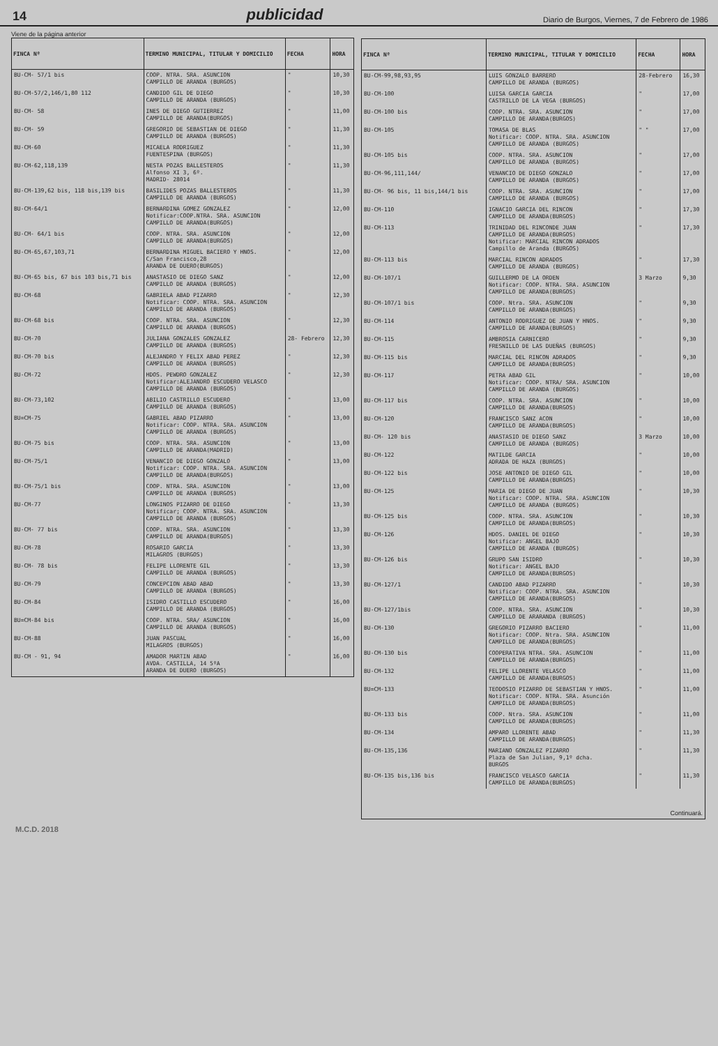14 publicidad Diario de Burgos, Viernes, 7 de Febrero de 1986
Viene de la página anterior
| FINCA Nº | TERMINO MUNICIPAL, TITULAR Y DOMICILIO | FECHA | HORA |
| --- | --- | --- | --- |
| BU-CM- 57/1 bis | COOP. NTRA. SRA. ASUNCION CAMPILLO DE ARANDA (BURGOS) | " | 10,30 |
| BU-CM-57/2,146/1,80 112 | CANDIDO GIL DE DIEGO CAMPILLO DE ARANDA (BURGOS) | " | 10,30 |
| BU-CM- 58 | INES DE DIEGO GUTIERREZ CAMPILLO DE ARANDA(BURGOS) | " | 11,00 |
| BU-CM- 59 | GREGORIO DE SEBASTIAN DE DIEGO CAMPILLO DE ARANDA (BURGOS) | " | 11,30 |
| BU-CM-60 | MICAELA RODRIGUEZ FUENTESPINA (BURGOS) | " | 11,30 |
| BU-CM-62,118,139 | NESTA POZAS BALLESTEROS Alfonso XI 3, 6º. MADRID- 28014 | " | 11,30 |
| BU-CM-139,62 bis, 118 bis,139 bis | BASILIDES POZAS BALLESTEROS CAMPILLO DE ARANDA (BURGOS) | " | 11,30 |
| BU-CM-64/1 | BERNARDINA GOMEZ GONZALEZ Notificar:COOP.NTRA. SRA. ASUNCION CAMPILLO DE ARANDA(BURGOS) | " | 12,00 |
| BU-CM- 64/1 bis | COOP. NTRA. SRA. ASUNCION CAMPILLO DE ARANDA(BURGOS) | " | 12,00 |
| BU-CM-65,67,103,71 | BERNARDINA MIGUEL BACIERO Y HNOS. C/San Francisco,28 ARANDA DE DUERO(BURGOS) | " | 12,00 |
| BU-CM-65 bis, 67 bis 103 bis,71 bis | ANASTASIO DE DIEGO SANZ CAMPILLO DE ARANDA (BURGOS) | " | 12,00 |
| BU-CM-68 | GABRIELA ABAD PIZARRO Notificar: COOP. NTRA. SRA. ASUNCION CAMPILLO DE ARANDA (BURGOS) | " | 12,30 |
| BU-CM-68 bis | COOP. NTRA. SRA. ASUNCION CAMPILLO DE ARANDA (BURGOS) | " | 12,30 |
| BU-CM-70 | JULIANA GONZALES GONZALEZ CAMPILLO DE ARANDA (BURGOS) | 28- Febrero | 12,30 |
| BU-CM-70 bis | ALEJANDRO Y FELIX ABAD PEREZ CAMPILLO DE ARANDA (BURGOS) | " | 12,30 |
| BU-CM-72 | HDOS. PEWDRO GONZALEZ Notificar:ALEJANDRO ESCUDERO VELASCO CAMPILLO DE ARANDA (BURGOS) | " | 12,30 |
| BU-CM-73,102 | ABILIO CASTRILLO ESCUDERO CAMPILLO DE ARANDA (BURGOS) | " | 13,00 |
| BU=CM-75 | GABRIEL ABAD PIZARRO Notificar: COOP. NTRA. SRA. ASUNCION CAMPILLO DE ARANDA (BURGOS) | " | 13,00 |
| BU-CM-75 bis | COOP. NTRA. SRA. ASUNCION CAMPILLO DE ARANDA(MADRID) | " | 13,00 |
| BU-CM-75/1 | VENANCIO DE DIEGO GONZALO Notificar: COOP. NTRA. SRA. ASUNCION CAMPILLO DE ARANDA(BURGOS) | " | 13,00 |
| BU-CM-75/1 bis | COOP. NTRA. SRA. ASUNCION CAMPILLO DE ARANDA (BURGOS) | " | 13,00 |
| BU-CM-77 | LONGINOS PIZARRO DE DIEGO Notificar; COOP. NTRA. SRA. ASUNCION CAMPILLO DE ARANDA (BURGOS) | " | 13,30 |
| BU-CM- 77 bis | COOP. NTRA. SRA. ASUNCION CAMPILLO DE ARANDA(BURGOS) | " | 13,30 |
| BU-CM-78 | ROSARIO GARCIA MILAGROS (BURGOS) | " | 13,30 |
| BU-CM- 78 bis | FELIPE LLORENTE GIL CAMPILLO DE ARANDA (BURGOS) | " | 13,30 |
| BU-CM-79 | CONCEPCION ABAD ABAD CAMPILLO DE ARANDA (BURGOS) | " | 13,30 |
| BU-CM-84 | ISIDRO CASTILLO ESCUDERO CAMPILLO DE ARANDA (BURGOS) | " | 16,00 |
| BU=CM-84 bis | COOP. NTRA. SRA/ ASUNCION CAMPILLO DE ARANDA (BURGOS) | " | 16,00 |
| BU-CM-88 | JUAN PASCUAL MILAGROS (BURGOS) | " | 16,00 |
| BU-CM - 91, 94 | AMADOR MARTIN ABAD AVDA. CASTILLA, 14 5ºA ARANDA DE DUERO (BURGOS) | " | 16,00 |
| FINCA Nº | TERMINO MUNICIPAL, TITULAR Y DOMICILIO | FECHA | HORA |
| --- | --- | --- | --- |
| BU-CM-99,98,93,95 | LUIS GONZALO BARRERO CAMPILLO DE ARANDA (BURGOS) | 28-Febrero | 16,30 |
| BU-CM-100 | LUISA GARCIA GARCIA CASTRILLO DE LA VEGA (BURGOS) | " | 17,00 |
| BU-CM-100 bis | COOP. NTRA. SRA. ASUNCION CAMPILLO DE ARANDA(BURGOS) | " | 17,00 |
| BU-CM-105 | TOMASA DE BLAS Notificar: COOP. NTRA. SRA. ASUNCION CAMPILLO DE ARANDA (BURGOS) | " " | 17,00 |
| BU-CM-105 bis | COOP. NTRA. SRA. ASUNCION CAMPILLO DE ARANDA (BURGOS) | " | 17,00 |
| BU-CM-96,111,144/ | VENANCIO DE DIEGO GONZALO CAMPILLO DE ARANDA (BURGOS) | " | 17,00 |
| BU-CM- 96 bis, 11 bis,144/1 bis | COOP. NTRA. SRA. ASUNCION CAMPILLO DE ARANDA (BURGOS) | " | 17,00 |
| BU-CM-110 | IGNACIO GARCIA DEL RINCON CAMPILLO DE ARANDA(BURGOS) | " | 17,30 |
| BU-CM-113 | TRINIDAD DEL RINCONDE JUAN CAMPILLO DE ARANDA(BURGOS) Notificar: MARCIAL RINCON ADRADOS Campillo de Aranda (BURGOS) | " | 17,30 |
| BU-CM-113 bis | MARCIAL RINCON ADRADOS CAMPILLO DE ARANDA (BURGOS) | " | 17,30 |
| BU-CM-107/1 | GUILLERMO DE LA ORDEN Notificar: COOP. NTRA. SRA. ASUNCION CAMPILLO DE ARANDA(BURGOS) | 3 Marzo | 9,30 |
| BU-CM-107/1 bis | COOP. Ntra. SRA. ASUNCION CAMPILLO DE ARANDA(BURGOS) | " | 9,30 |
| BU-CM-114 | ANTONIO RODRIGUEZ DE JUAN Y HNOS. CAMPILLO DE ARANDA(BURGOS) | " | 9,30 |
| BU-CM-115 | AMBROSIA CARNICERO FRESNILLO DE LAS DUEÑAS (BURGOS) | " | 9,30 |
| BU-CM-115 bis | MARCIAL DEL RINCON ADRADOS CAMPILLO DE ARANDA(BURGOS) | " | 9,30 |
| BU-CM-117 | PETRA ABAD GIL Notificar: COOP. NTRA/ SRA. ASUNCION CAMPILLO DE ARANDA (BURGOS) | " | 10,00 |
| BU-CM-117 bis | COOP. NTRA. SRA. ASUNCION CAMPILLO DE ARANDA(BURGOS) | " | 10,00 |
| BU-CM-120 | FRANCISCO SANZ ACON CAMPILLO DE ARANDA(BURGOS) | " | 10,00 |
| BU-CM- 120 bis | ANASTASIO DE DIEGO SANZ CAMPILLO DE ARANDA (BURGOS) | 3 Marzo | 10,00 |
| BU-CM-122 | MATILDE GARCIA ADRADA DE HAZA (BURGOS) | " | 10,00 |
| BU-CM-122 bis | JOSE ANTONIO DE DIEGO GIL CAMPILLO DE ARANDA(BURGOS) | " | 10,00 |
| BU-CM-125 | MARIA DE DIEGO DE JUAN Notificar: COOP. NTRA. SRA. ASUNCION CAMPILLO DE ARANDA (BURGOS) | " | 10,30 |
| BU-CM-125 bis | COOP. NTRA. SRA. ASUNCION CAMPILLO DE ARANDA(BURGOS) | " | 10,30 |
| BU-CM-126 | HDOS. DANIEL DE DIEGO Notificar: ANGEL BAJO CAMPILLO DE ARANDA (BURGOS) | " | 10,30 |
| BU-CM-126 bis | GRUPO SAN ISIDRO Notificar: ANGEL BAJO CAMPILLO DE ARANDA(BURGOS) | " | 10,30 |
| BU-CM-127/1 | CANDIDO ABAD PIZARRO Notificar: COOP. NTRA. SRA. ASUNCION CAMPILLO DE ARANDA(BURGOS) | " | 10,30 |
| BU-CM-127/1bis | COOP. NTRA. SRA. ASUNCION CAMPILLO DE ARARANDA (BURGOS) | " | 10,30 |
| BU-CM-130 | GREGORIO PIZARRO BACIERO Notificar: COOP. Ntra. SRA. ASUNCION CAMPILLO DE ARANDA(BURGOS) | " | 11,00 |
| BU-CM-130 bis | COOPERATIVA NTRA. SRA. ASUNCION CAMPILLO DE ARANDA(BURGOS) | " | 11,00 |
| BU-CM-132 | FELIPE LLORENTE VELASCO CAMPILLO DE ARANDA(BURGOS) | " | 11,00 |
| BU=CM-133 | TEODOSIO PIZARRO DE SEBASTIAN Y HNOS. Notificar: COOP. NTRA. SRA. Asunción CAMPILLO DE ARANDA(BURGOS) | " | 11,00 |
| BU-CM-133 bis | COOP. Ntra. SRA. ASUNCION CAMPILLO DE ARANDA(BURGOS) | " | 11,00 |
| BU-CM-134 | AMPARO LLORENTE ABAD CAMPILLO DE ARANDA(BURGOS) | " | 11,30 |
| BU-CM-135,136 | MARIANO GONZALEZ PIZARRO Plaza de San Julian, 9,1º dcha. BURGOS | " | 11,30 |
| BU-CM-135 bis,136 bis | FRANCISCO VELASCO GARCIA CAMPILLO DE ARANDA(BURGOS) | " | 11,30 |
| Continuará. | | | |
M.C.D. 2018